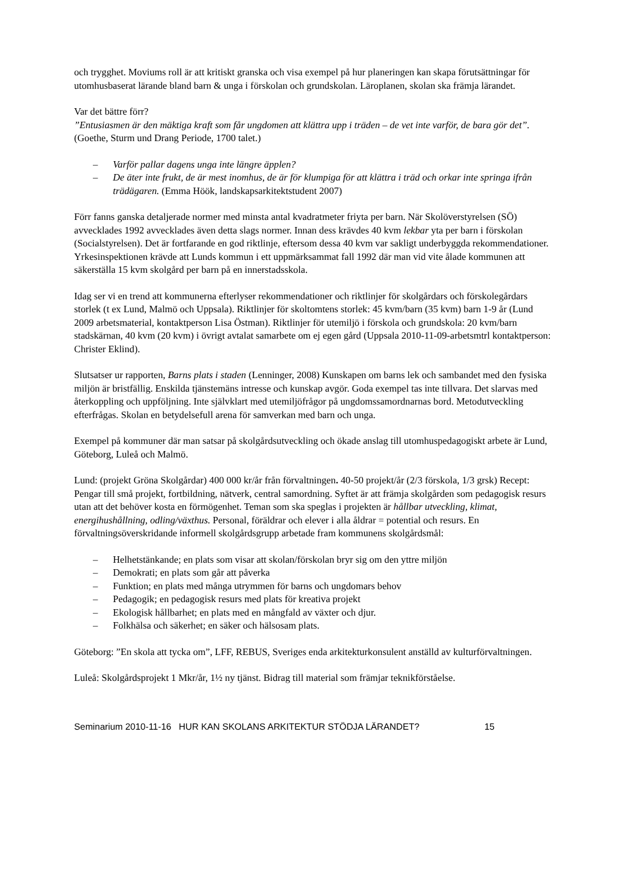och trygghet. Moviums roll är att kritiskt granska och visa exempel på hur planeringen kan skapa förutsättningar för utomhusbaserat lärande bland barn & unga i förskolan och grundskolan. Läroplanen, skolan ska främja lärandet.
Var det bättre förr?
”Entusiasmen är den mäktiga kraft som får ungdomen att klättra upp i träden – de vet inte varför, de bara gör det”. (Goethe, Sturm und Drang Periode, 1700 talet.)
– Varför pallar dagens unga inte längre äpplen?
– De äter inte frukt, de är mest inomhus, de är för klumpiga för att klättra i träd och orkar inte springa ifrån trädägaren. (Emma Höök, landskapsarkitektstudent 2007)
Förr fanns ganska detaljerade normer med minsta antal kvadratmeter friyta per barn. När Skolöverstyrelsen (SÖ) avvecklades 1992 avvecklades även detta slags normer. Innan dess krävdes 40 kvm lekbar yta per barn i förskolan (Socialstyrelsen). Det är fortfarande en god riktlinje, eftersom dessa 40 kvm var sakligt underbyggda rekommendationer. Yrkesinspektionen krävde att Lunds kommun i ett uppmärksammat fall 1992 där man vid vite ålade kommunen att säkerställa 15 kvm skolgård per barn på en innerstadsskola.
Idag ser vi en trend att kommunerna efterlyser rekommendationer och riktlinjer för skolgårdars och förskolegårdars storlek (t ex Lund, Malmö och Uppsala). Riktlinjer för skoltomtens storlek: 45 kvm/barn (35 kvm) barn 1-9 år (Lund 2009 arbetsmaterial, kontaktperson Lisa Östman). Riktlinjer för utemiljö i förskola och grundskola: 20 kvm/barn stadskärnan, 40 kvm (20 kvm) i övrigt avtalat samarbete om ej egen gård (Uppsala 2010-11-09-arbetsmtrl kontaktperson: Christer Eklind).
Slutsatser ur rapporten, Barns plats i staden (Lenninger, 2008) Kunskapen om barns lek och sambandet med den fysiska miljön är bristfällig. Enskilda tjänstemäns intresse och kunskap avgör. Goda exempel tas inte tillvara. Det slarvas med återkoppling och uppföljning. Inte självklart med utemiljöfrågor på ungdomssamordnarnas bord. Metodutveckling efterfrågas. Skolan en betydelsefull arena för samverkan med barn och unga.
Exempel på kommuner där man satsar på skolgårdsutveckling och ökade anslag till utomhuspedagogiskt arbete är Lund, Göteborg, Luleå och Malmö.
Lund: (projekt Gröna Skolgårdar) 400 000 kr/år från förvaltningen. 40-50 projekt/år (2/3 förskola, 1/3 grsk) Recept: Pengar till små projekt, fortbildning, nätverk, central samordning. Syftet är att främja skolgården som pedagogisk resurs utan att det behöver kosta en förmögenhet. Teman som ska speglas i projekten är hållbar utveckling, klimat, energihushållning, odling/växthus. Personal, föräldrar och elever i alla åldrar = potential och resurs. En förvaltningsöverskridande informell skolgårdsgrupp arbetade fram kommunens skolgårdsmål:
– Helhetstänkande; en plats som visar att skolan/förskolan bryr sig om den yttre miljön
– Demokrati; en plats som går att påverka
– Funktion; en plats med många utrymmen för barns och ungdomars behov
– Pedagogik; en pedagogisk resurs med plats för kreativa projekt
– Ekologisk hållbarhet; en plats med en mångfald av växter och djur.
– Folkhälsa och säkerhet; en säker och hälsosam plats.
Göteborg: ”En skola att tycka om”, LFF, REBUS, Sveriges enda arkitekturkonsulent anställd av kulturförvaltningen.
Luleå: Skolgårdsprojekt 1 Mkr/år, 1½ ny tjänst. Bidrag till material som främjar teknikförståelse.
Seminarium 2010-11-16 HUR KAN SKOLANS ARKITEKTUR STÖDJA LÄRANDET? 15